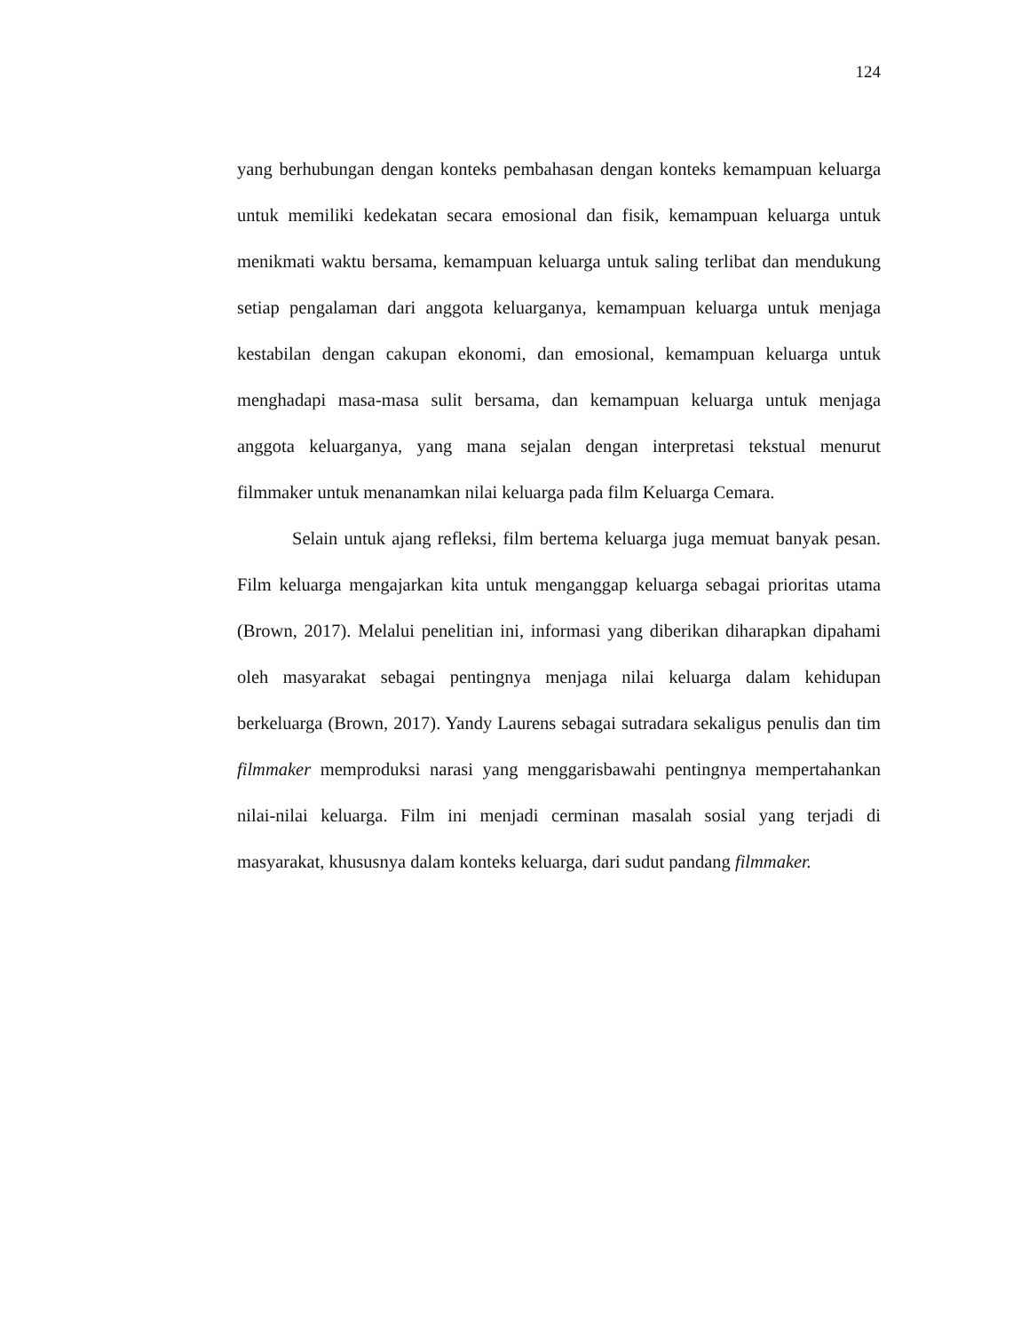124
yang berhubungan dengan konteks pembahasan dengan konteks kemampuan keluarga untuk memiliki kedekatan secara emosional dan fisik, kemampuan keluarga untuk menikmati waktu bersama, kemampuan keluarga untuk saling terlibat dan mendukung setiap pengalaman dari anggota keluarganya, kemampuan keluarga untuk menjaga kestabilan dengan cakupan ekonomi, dan emosional, kemampuan keluarga untuk menghadapi masa-masa sulit bersama, dan kemampuan keluarga untuk menjaga anggota keluarganya, yang mana sejalan dengan interpretasi tekstual menurut filmmaker untuk menanamkan nilai keluarga pada film Keluarga Cemara.
Selain untuk ajang refleksi, film bertema keluarga juga memuat banyak pesan. Film keluarga mengajarkan kita untuk menganggap keluarga sebagai prioritas utama (Brown, 2017). Melalui penelitian ini, informasi yang diberikan diharapkan dipahami oleh masyarakat sebagai pentingnya menjaga nilai keluarga dalam kehidupan berkeluarga (Brown, 2017). Yandy Laurens sebagai sutradara sekaligus penulis dan tim filmmaker memproduksi narasi yang menggarisbawahi pentingnya mempertahankan nilai-nilai keluarga. Film ini menjadi cerminan masalah sosial yang terjadi di masyarakat, khususnya dalam konteks keluarga, dari sudut pandang filmmaker.